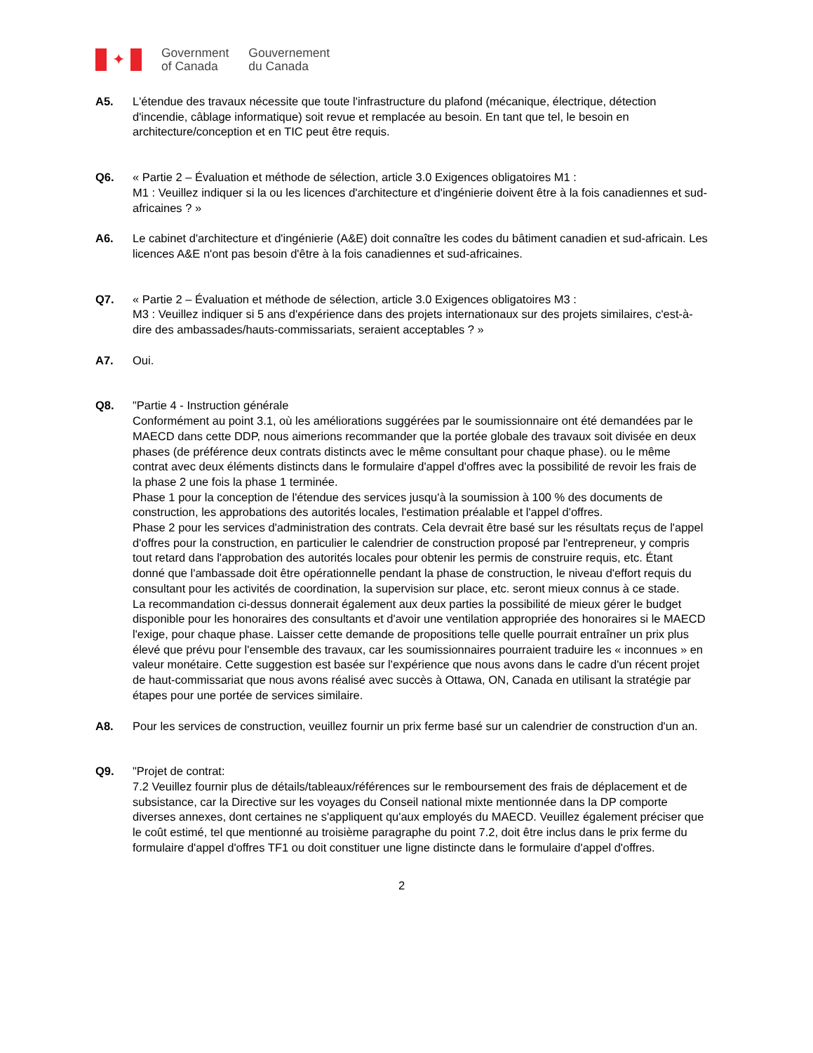✦
Government
of Canada
Gouvernement
du Canada
A5. L'étendue des travaux nécessite que toute l'infrastructure du plafond (mécanique, électrique, détection d'incendie, câblage informatique) soit revue et remplacée au besoin. En tant que tel, le besoin en architecture/conception et en TIC peut être requis.
Q6. « Partie 2 – Évaluation et méthode de sélection, article 3.0 Exigences obligatoires M1 :
M1 : Veuillez indiquer si la ou les licences d'architecture et d'ingénierie doivent être à la fois canadiennes et sud-africaines ? »
A6. Le cabinet d'architecture et d'ingénierie (A&E) doit connaître les codes du bâtiment canadien et sud-africain. Les licences A&E n'ont pas besoin d'être à la fois canadiennes et sud-africaines.
Q7. « Partie 2 – Évaluation et méthode de sélection, article 3.0 Exigences obligatoires M3 :
M3 : Veuillez indiquer si 5 ans d'expérience dans des projets internationaux sur des projets similaires, c'est-à-dire des ambassades/hauts-commissariats, seraient acceptables ? »
A7. Oui.
Q8. "Partie 4 - Instruction générale
Conformément au point 3.1, où les améliorations suggérées par le soumissionnaire ont été demandées par le MAECD dans cette DDP, nous aimerions recommander que la portée globale des travaux soit divisée en deux phases (de préférence deux contrats distincts avec le même consultant pour chaque phase). ou le même contrat avec deux éléments distincts dans le formulaire d'appel d'offres avec la possibilité de revoir les frais de la phase 2 une fois la phase 1 terminée.
Phase 1 pour la conception de l'étendue des services jusqu'à la soumission à 100 % des documents de construction, les approbations des autorités locales, l'estimation préalable et l'appel d'offres.
Phase 2 pour les services d'administration des contrats. Cela devrait être basé sur les résultats reçus de l'appel d'offres pour la construction, en particulier le calendrier de construction proposé par l'entrepreneur, y compris tout retard dans l'approbation des autorités locales pour obtenir les permis de construire requis, etc. Étant donné que l'ambassade doit être opérationnelle pendant la phase de construction, le niveau d'effort requis du consultant pour les activités de coordination, la supervision sur place, etc. seront mieux connus à ce stade.
La recommandation ci-dessus donnerait également aux deux parties la possibilité de mieux gérer le budget disponible pour les honoraires des consultants et d'avoir une ventilation appropriée des honoraires si le MAECD l'exige, pour chaque phase. Laisser cette demande de propositions telle quelle pourrait entraîner un prix plus élevé que prévu pour l'ensemble des travaux, car les soumissionnaires pourraient traduire les « inconnues » en valeur monétaire. Cette suggestion est basée sur l'expérience que nous avons dans le cadre d'un récent projet de haut-commissariat que nous avons réalisé avec succès à Ottawa, ON, Canada en utilisant la stratégie par étapes pour une portée de services similaire.
A8. Pour les services de construction, veuillez fournir un prix ferme basé sur un calendrier de construction d'un an.
Q9. "Projet de contrat:
7.2 Veuillez fournir plus de détails/tableaux/références sur le remboursement des frais de déplacement et de subsistance, car la Directive sur les voyages du Conseil national mixte mentionnée dans la DP comporte diverses annexes, dont certaines ne s'appliquent qu'aux employés du MAECD. Veuillez également préciser que le coût estimé, tel que mentionné au troisième paragraphe du point 7.2, doit être inclus dans le prix ferme du formulaire d'appel d'offres TF1 ou doit constituer une ligne distincte dans le formulaire d'appel d'offres.
2